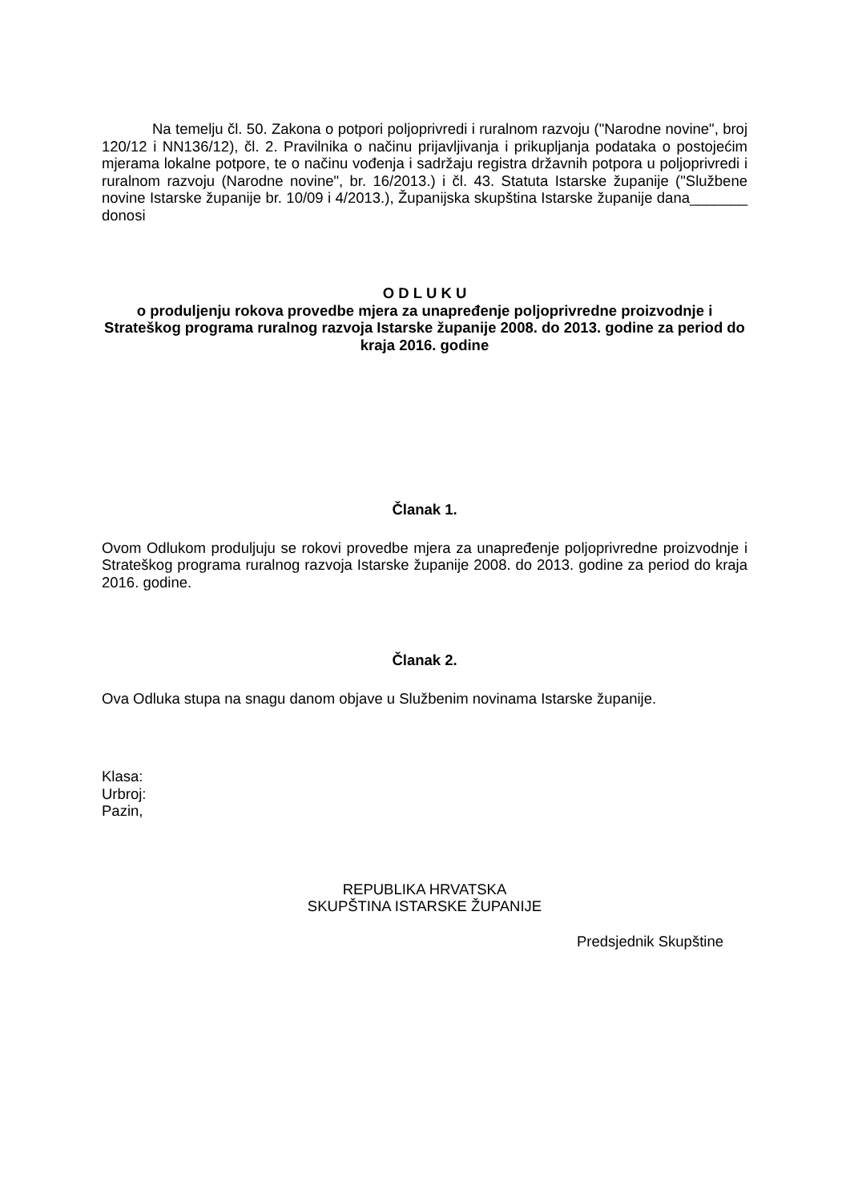Na temelju čl. 50. Zakona o potpori poljoprivredi i ruralnom razvoju ("Narodne novine", broj 120/12 i NN136/12), čl. 2. Pravilnika o načinu prijavljivanja i prikupljanja podataka o postojećim mjerama lokalne potpore, te o načinu vođenja i sadržaju registra državnih potpora u poljoprivredi i ruralnom razvoju (Narodne novine", br. 16/2013.) i čl. 43. Statuta Istarske županije ("Službene novine Istarske županije br. 10/09 i 4/2013.), Županijska skupština Istarske županije dana_______ donosi
O D L U K U
o produljenju rokova provedbe mjera za unapređenje poljoprivredne proizvodnje i Strateškog programa ruralnog razvoja Istarske županije 2008. do 2013. godine za period do kraja 2016. godine
Članak 1.
Ovom Odlukom produljuju se rokovi provedbe mjera za unapređenje poljoprivredne proizvodnje i Strateškog programa ruralnog razvoja Istarske županije 2008. do 2013. godine za period do kraja 2016. godine.
Članak 2.
Ova Odluka stupa na snagu danom objave u Službenim novinama Istarske županije.
Klasa:
Urbroj:
Pazin,
REPUBLIKA HRVATSKA
SKUPŠTINA ISTARSKE ŽUPANIJE
Predsjednik Skupštine